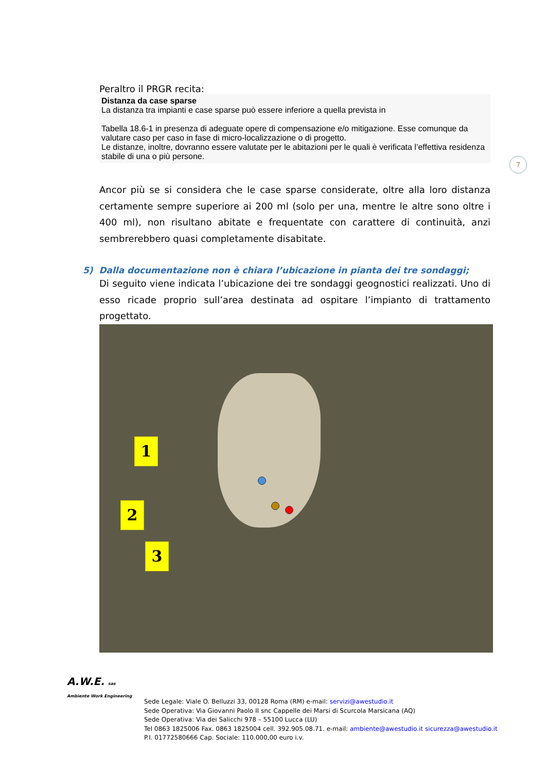7
Peraltro il PRGR recita:
Distanza da case sparse
La distanza tra impianti e case sparse può essere inferiore a quella prevista in
Tabella 18.6-1 in presenza di adeguate opere di compensazione e/o mitigazione. Esse comunque da valutare caso per caso in fase di micro-localizzazione o di progetto.
Le distanze, inoltre, dovranno essere valutate per le abitazioni per le quali è verificata l’effettiva residenza stabile di una o più persone.
Ancor più se si considera che le case sparse considerate, oltre alla loro distanza certamente sempre superiore ai 200 ml (solo per una, mentre le altre sono oltre i 400 ml), non risultano abitate e frequentate con carattere di continuità, anzi sembrerebbero quasi completamente disabitate.
5) Dalla documentazione non è chiara l’ubicazione in pianta dei tre sondaggi;
Di seguito viene indicata l’ubicazione dei tre sondaggi geognostici realizzati. Uno di esso ricade proprio sull’area destinata ad ospitare l’impianto di trattamento progettato.
1
2
3
A.W.E. sas
Ambiente Work Engineering
Sede Legale: Viale O. Belluzzi 33, 00128 Roma (RM) e-mail: servizi@awestudio.it
Sede Operativa: Via Giovanni Paolo II snc Cappelle dei Marsi di Scurcola Marsicana (AQ)
Sede Operativa: Via dei Salicchi 978 – 55100 Lucca (LU)
Tel 0863 1825006 Fax. 0863 1825004 cell. 392.905.08.71. e-mail: ambiente@awestudio.it sicurezza@awestudio.it
P.I. 01772580666 Cap. Sociale: 110.000,00 euro i.v.